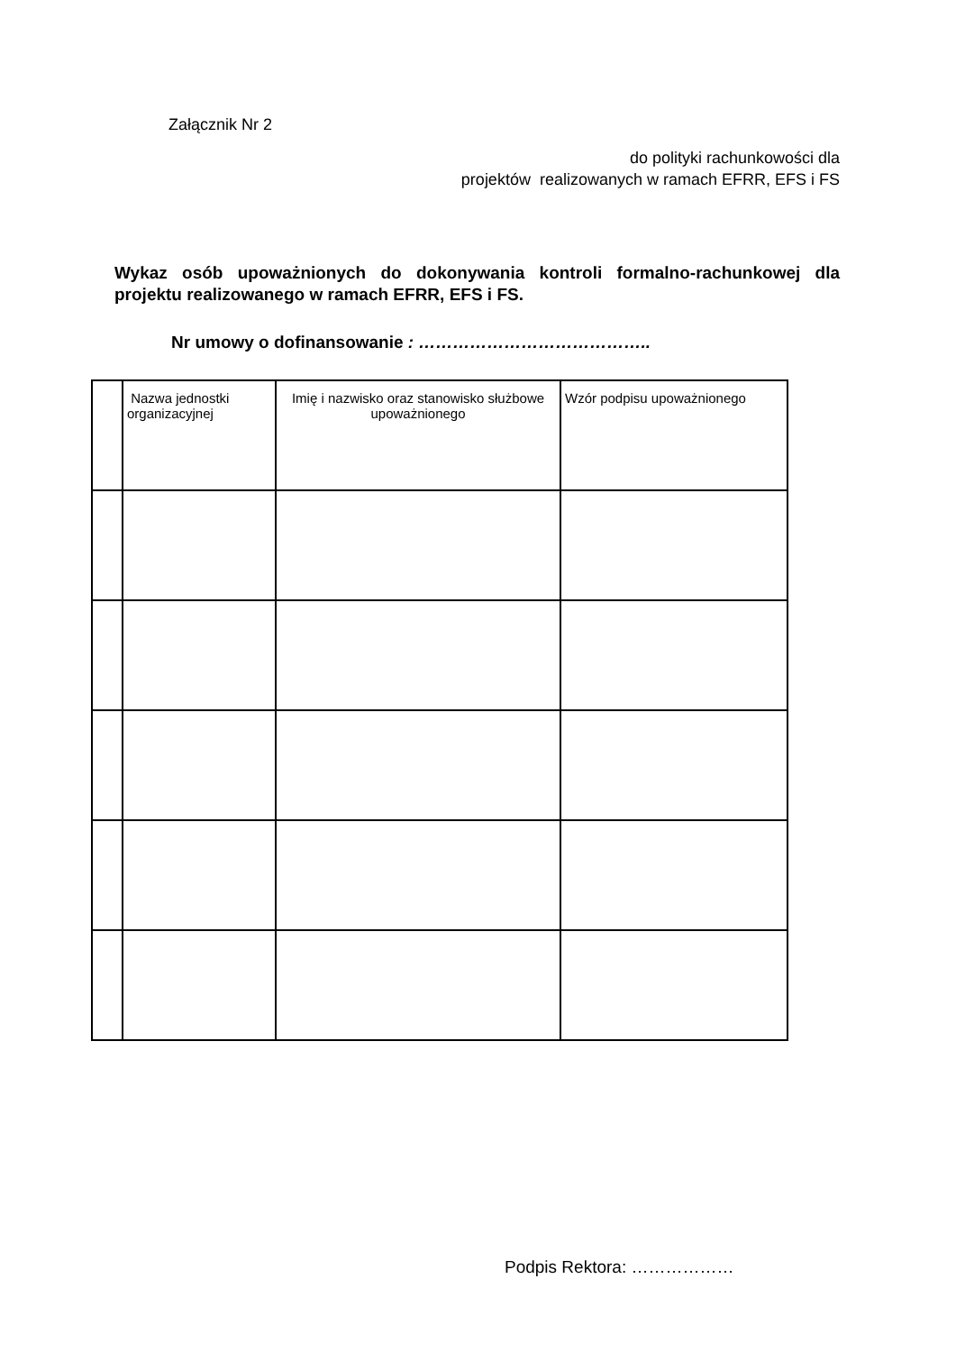Załącznik Nr 2
do polityki rachunkowości dla
projektów realizowanych w ramach EFRR, EFS i FS
Wykaz osób upoważnionych do dokonywania kontroli formalno-rachunkowej dla projektu realizowanego w ramach EFRR, EFS i FS.
Nr umowy o dofinansowanie : …………………………………..
| | Nazwa jednostki organizacyjnej | Imię i nazwisko oraz stanowisko służbowe upoważnionego | Wzór podpisu upoważnionego |
Podpis Rektora: ………………